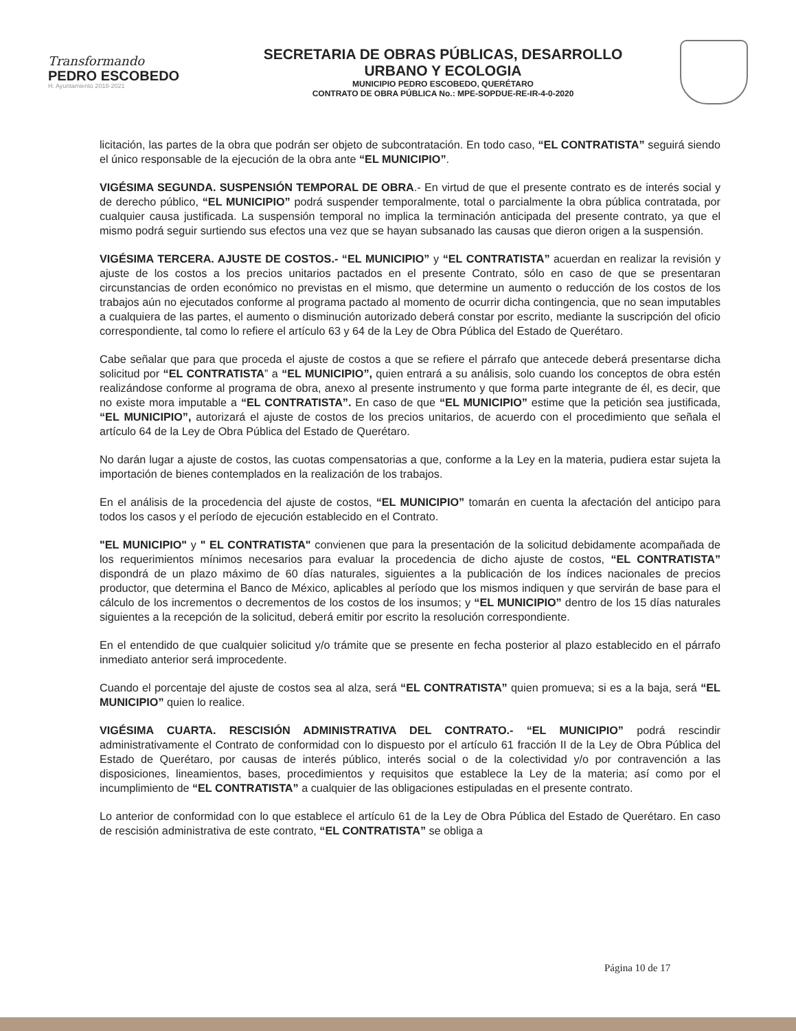Transformando
PEDRO ESCOBEDO
H. Ayuntamiento 2018-2021
SECRETARIA DE OBRAS PÚBLICAS, DESARROLLO
URBANO Y ECOLOGIA
MUNICIPIO PEDRO ESCOBEDO, QUERÉTARO
CONTRATO DE OBRA PÚBLICA No.: MPE-SOPDUE-RE-IR-4-0-2020
licitación, las partes de la obra que podrán ser objeto de subcontratación. En todo caso, “EL CONTRATISTA” seguirá siendo el único responsable de la ejecución de la obra ante “EL MUNICIPIO”.
VIGÉSIMA SEGUNDA. SUSPENSIÓN TEMPORAL DE OBRA.- En virtud de que el presente contrato es de interés social y de derecho público, “EL MUNICIPIO” podrá suspender temporalmente, total o parcialmente la obra pública contratada, por cualquier causa justificada. La suspensión temporal no implica la terminación anticipada del presente contrato, ya que el mismo podrá seguir surtiendo sus efectos una vez que se hayan subsanado las causas que dieron origen a la suspensión.
VIGÉSIMA TERCERA. AJUSTE DE COSTOS.- “EL MUNICIPIO” y “EL CONTRATISTA” acuerdan en realizar la revisión y ajuste de los costos a los precios unitarios pactados en el presente Contrato, sólo en caso de que se presentaran circunstancias de orden económico no previstas en el mismo, que determine un aumento o reducción de los costos de los trabajos aún no ejecutados conforme al programa pactado al momento de ocurrir dicha contingencia, que no sean imputables a cualquiera de las partes, el aumento o disminución autorizado deberá constar por escrito, mediante la suscripción del oficio correspondiente, tal como lo refiere el artículo 63 y 64 de la Ley de Obra Pública del Estado de Querétaro.
Cabe señalar que para que proceda el ajuste de costos a que se refiere el párrafo que antecede deberá presentarse dicha solicitud por “EL CONTRATISTA” a “EL MUNICIPIO”, quien entrará a su análisis, solo cuando los conceptos de obra estén realizándose conforme al programa de obra, anexo al presente instrumento y que forma parte integrante de él, es decir, que no existe mora imputable a “EL CONTRATISTA”. En caso de que “EL MUNICIPIO” estime que la petición sea justificada, “EL MUNICIPIO”, autorizará el ajuste de costos de los precios unitarios, de acuerdo con el procedimiento que señala el artículo 64 de la Ley de Obra Pública del Estado de Querétaro.
No darán lugar a ajuste de costos, las cuotas compensatorias a que, conforme a la Ley en la materia, pudiera estar sujeta la importación de bienes contemplados en la realización de los trabajos.
En el análisis de la procedencia del ajuste de costos, “EL MUNICIPIO” tomarán en cuenta la afectación del anticipo para todos los casos y el período de ejecución establecido en el Contrato.
"EL MUNICIPIO" y " EL CONTRATISTA" convienen que para la presentación de la solicitud debidamente acompañada de los requerimientos mínimos necesarios para evaluar la procedencia de dicho ajuste de costos, “EL CONTRATISTA” dispondrá de un plazo máximo de 60 días naturales, siguientes a la publicación de los índices nacionales de precios productor, que determina el Banco de México, aplicables al período que los mismos indiquen y que servirán de base para el cálculo de los incrementos o decrementos de los costos de los insumos; y “EL MUNICIPIO” dentro de los 15 días naturales siguientes a la recepción de la solicitud, deberá emitir por escrito la resolución correspondiente.
En el entendido de que cualquier solicitud y/o trámite que se presente en fecha posterior al plazo establecido en el párrafo inmediato anterior será improcedente.
Cuando el porcentaje del ajuste de costos sea al alza, será “EL CONTRATISTA” quien promueva; si es a la baja, será “EL MUNICIPIO” quien lo realice.
VIGÉSIMA CUARTA. RESCISIÓN ADMINISTRATIVA DEL CONTRATO.- “EL MUNICIPIO” podrá rescindir administrativamente el Contrato de conformidad con lo dispuesto por el artículo 61 fracción II de la Ley de Obra Pública del Estado de Querétaro, por causas de interés público, interés social o de la colectividad y/o por contravención a las disposiciones, lineamientos, bases, procedimientos y requisitos que establece la Ley de la materia; así como por el incumplimiento de “EL CONTRATISTA” a cualquier de las obligaciones estipuladas en el presente contrato.
Lo anterior de conformidad con lo que establece el artículo 61 de la Ley de Obra Pública del Estado de Querétaro. En caso de rescisión administrativa de este contrato, “EL CONTRATISTA” se obliga a
Página 10 de 17